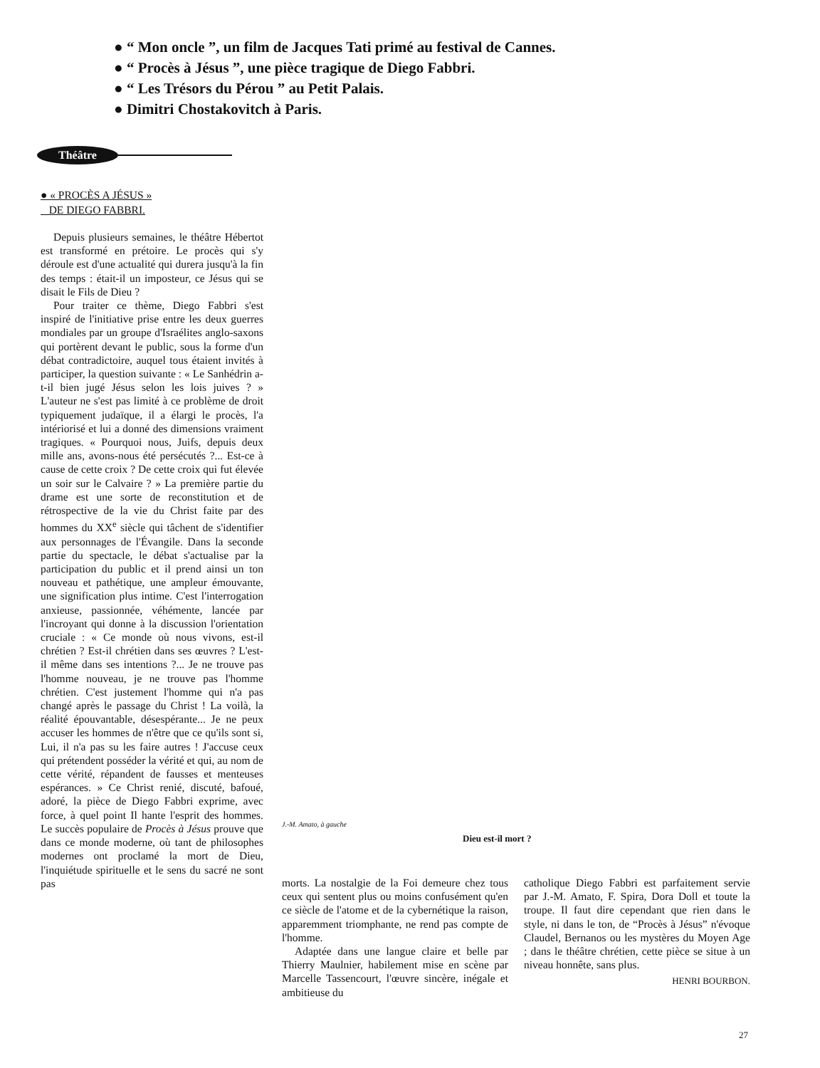● “ Mon oncle ”, un film de Jacques Tati primé au festival de Cannes.
● “ Procès à Jésus ”, une pièce tragique de Diego Fabbri.
● “ Les Trésors du Pérou ” au Petit Palais.
● Dimitri Chostakovitch à Paris.
Théâtre
● « PROCÈS A JÉSUS »
DE DIEGO FABBRI.
Depuis plusieurs semaines, le théâtre Hébertot est transformé en prétoire. Le procès qui s'y déroule est d'une actualité qui durera jusqu'à la fin des temps : était-il un imposteur, ce Jésus qui se disait le Fils de Dieu ?
Pour traiter ce thème, Diego Fabbri s'est inspiré de l'initiative prise entre les deux guerres mondiales par un groupe d'Israélites anglo-saxons qui portèrent devant le public, sous la forme d'un débat contradictoire, auquel tous étaient invités à participer, la question suivante : « Le Sanhédrin a-t-il bien jugé Jésus selon les lois juives ? » L'auteur ne s'est pas limité à ce problème de droit typiquement judaïque, il a élargi le procès, l'a intériorisé et lui a donné des dimensions vraiment tragiques. « Pourquoi nous, Juifs, depuis deux mille ans, avons-nous été persécutés ?... Est-ce à cause de cette croix ? De cette croix qui fut élevée un soir sur le Calvaire ? » La première partie du drame est une sorte de reconstitution et de rétrospective de la vie du Christ faite par des hommes du XX<sup>e</sup> siècle qui tâchent de s'identifier aux personnages de l'Évangile. Dans la seconde partie du spectacle, le débat s'actualise par la participation du public et il prend ainsi un ton nouveau et pathétique, une ampleur émouvante, une signification plus intime. C'est l'interrogation anxieuse, passionnée, véhémente, lancée par l'incroyant qui donne à la discussion l'orientation cruciale : « Ce monde où nous vivons, est-il chrétien ? Est-il chrétien dans ses œuvres ? L'est-il même dans ses intentions ?... Je ne trouve pas l'homme nouveau, je ne trouve pas l'homme chrétien. C'est justement l'homme qui n'a pas changé après le passage du Christ ! La voilà, la réalité épouvantable, désespérante... Je ne peux accuser les hommes de n'être que ce qu'ils sont si, Lui, il n'a pas su les faire autres ! J'accuse ceux qui prétendent posséder la vérité et qui, au nom de cette vérité, répandent de fausses et menteuses espérances. » Ce Christ renié, discuté, bafoué, adoré, la pièce de Diego Fabbri exprime, avec force, à quel point Il hante l'esprit des hommes. Le succès populaire de Procès à Jésus prouve que dans ce monde moderne, où tant de philosophes modernes ont proclamé la mort de Dieu, l'inquiétude spirituelle et le sens du sacré ne sont pas
J.-M. Amato, à gauche
Dieu est-il mort ?
morts. La nostalgie de la Foi demeure chez tous ceux qui sentent plus ou moins confusément qu'en ce siècle de l'atome et de la cybernétique la raison, apparemment triomphante, ne rend pas compte de l'homme.
Adaptée dans une langue claire et belle par Thierry Maulnier, habilement mise en scène par Marcelle Tassencourt, l'œuvre sincère, inégale et ambitieuse du
catholique Diego Fabbri est parfaitement servie par J.-M. Amato, F. Spira, Dora Doll et toute la troupe. Il faut dire cependant que rien dans le style, ni dans le ton, de “Procès à Jésus” n'évoque Claudel, Bernanos ou les mystères du Moyen Age ; dans le théâtre chrétien, cette pièce se situe à un niveau honnête, sans plus.
HENRI BOURBON.
27